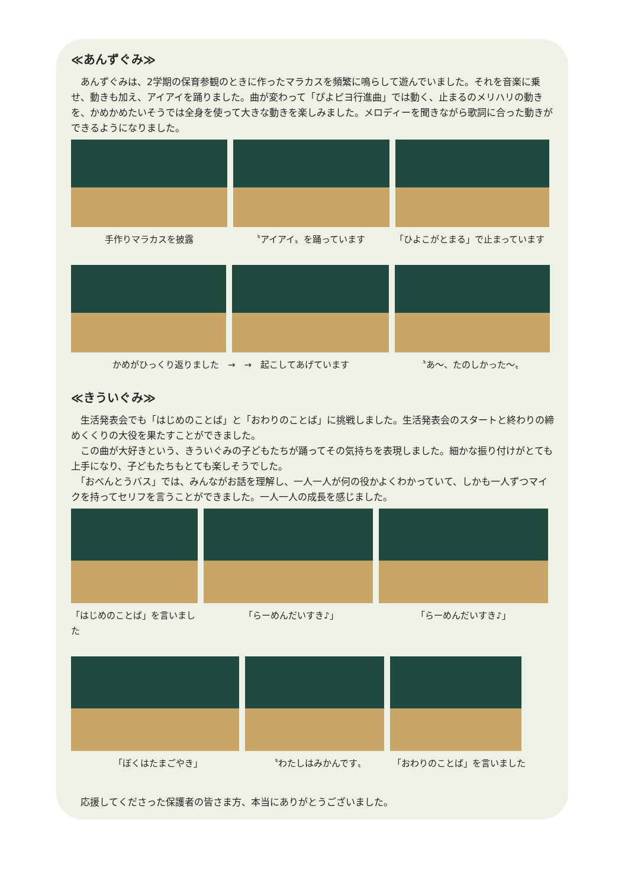≪あんずぐみ≫
　あんずぐみは、2学期の保育参観のときに作ったマラカスを頻繁に鳴らして遊んでいました。それを音楽に乗せ、動きも加え、アイアイを踊りました。曲が変わって「ぴよピヨ行進曲」では動く、止まるのメリハリの動きを、かめかめたいそうでは全身を使って大きな動きを楽しみました。メロディーを聞きながら歌詞に合った動きができるようになりました。
手作りマラカスを披露 〝アイアイ〟を踊っています 「ひよこがとまる」で止まっています
かめがひっくり返りました　→　→　起こしてあげています 〝あ～、たのしかった～〟
≪きういぐみ≫
　生活発表会でも「はじめのことば」と「おわりのことば」に挑戦しました。生活発表会のスタートと終わりの締めくくりの大役を果たすことができました。
　この曲が大好きという、きういぐみの子どもたちが踊ってその気持ちを表現しました。細かな振り付けがとても上手になり、子どもたちもとても楽しそうでした。
　「おべんとうバス」では、みんながお話を理解し、一人一人が何の役かよくわかっていて、しかも一人ずつマイクを持ってセリフを言うことができました。一人一人の成長を感じました。
「はじめのことば」を言いました
「らーめんだいすき♪」 「らーめんだいすき♪」
「ぼくはたまごやき」 〝わたしはみかんです〟 「おわりのことば」を言いました
　応援してくださった保護者の皆さま方、本当にありがとうございました。